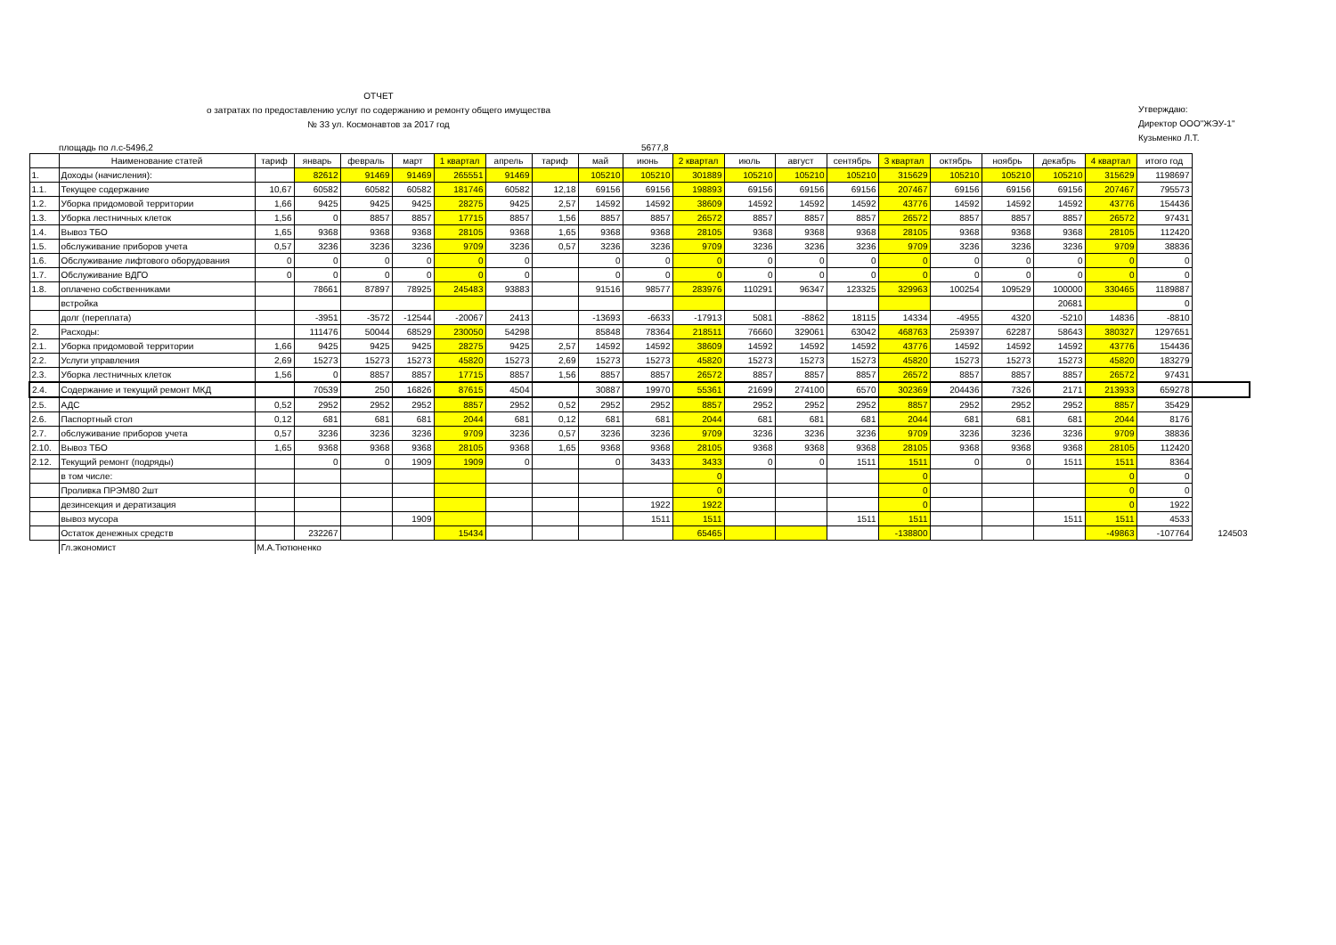ОТЧЕТ
о затратах по предоставлению услуг по содержанию и ремонту общего имущества
№ 33 ул. Космонавтов за 2017 год
Утверждаю:
Директор ООО"ЖЭУ-1"
Кузьменко Л.Т.
площадь по л.с-5496,2 5677,8
| | Наименование статей | тариф | январь | февраль | март | 1 квартал | апрель | тариф | май | июнь | 2 квартал | июль | август | сентябрь | 3 квартал | октябрь | ноябрь | декабрь | 4 квартал | итого год | |
| --- | --- | --- | --- | --- | --- | --- | --- | --- | --- | --- | --- | --- | --- | --- | --- | --- | --- | --- | --- | --- | --- |
| 1. | Доходы (начисления): | | 82612 | 91469 | 91469 | 265551 | 91469 | | 105210 | 105210 | 301889 | 105210 | 105210 | 105210 | 315629 | 105210 | 105210 | 105210 | 315629 | 1198697 | |
| 1.1. | Текущее содержание | 10,67 | 60582 | 60582 | 60582 | 181746 | 60582 | 12,18 | 69156 | 69156 | 198893 | 69156 | 69156 | 69156 | 207467 | 69156 | 69156 | 69156 | 207467 | 795573 | |
| 1.2. | Уборка придомовой территории | 1,66 | 9425 | 9425 | 9425 | 28275 | 9425 | 2,57 | 14592 | 14592 | 38609 | 14592 | 14592 | 14592 | 43776 | 14592 | 14592 | 14592 | 43776 | 154436 | |
| 1.3. | Уборка лестничных клеток | 1,56 | 0 | 8857 | 8857 | 17715 | 8857 | 1,56 | 8857 | 8857 | 26572 | 8857 | 8857 | 8857 | 26572 | 8857 | 8857 | 8857 | 26572 | 97431 | |
| 1.4. | Вывоз ТБО | 1,65 | 9368 | 9368 | 9368 | 28105 | 9368 | 1,65 | 9368 | 9368 | 28105 | 9368 | 9368 | 9368 | 28105 | 9368 | 9368 | 9368 | 28105 | 112420 | |
| 1.5. | обслуживание приборов учета | 0,57 | 3236 | 3236 | 3236 | 9709 | 3236 | 0,57 | 3236 | 3236 | 9709 | 3236 | 3236 | 3236 | 9709 | 3236 | 3236 | 3236 | 9709 | 38836 | |
| 1.6. | Обслуживание лифтового оборудования | 0 | 0 | 0 | 0 | 0 | 0 | | 0 | 0 | 0 | 0 | 0 | 0 | 0 | 0 | 0 | 0 | 0 | 0 | |
| 1.7. | Обслуживание ВДГО | 0 | 0 | 0 | 0 | 0 | 0 | | 0 | 0 | 0 | 0 | 0 | 0 | 0 | 0 | 0 | 0 | 0 | 0 | |
| 1.8. | оплачено собственниками | | 78661 | 87897 | 78925 | 245483 | 93883 | | 91516 | 98577 | 283976 | 110291 | 96347 | 123325 | 329963 | 100254 | 109529 | 100000 | 330465 | 1189887 | |
| | встройка | | | | | | | | | | | | | | | | | 20681 | | 0 | |
| | долг (переплата) | | -3951 | -3572 | -12544 | -20067 | 2413 | | -13693 | -6633 | -17913 | 5081 | -8862 | 18115 | 14334 | -4955 | 4320 | -5210 | 14836 | -8810 | |
| 2. | Расходы: | | 111476 | 50044 | 68529 | 230050 | 54298 | | 85848 | 78364 | 218511 | 76660 | 329061 | 63042 | 468763 | 259397 | 62287 | 58643 | 380327 | 1297651 | |
| 2.1. | Уборка придомовой территории | 1,66 | 9425 | 9425 | 9425 | 28275 | 9425 | 2,57 | 14592 | 14592 | 38609 | 14592 | 14592 | 14592 | 43776 | 14592 | 14592 | 14592 | 43776 | 154436 | |
| 2.2. | Услуги управления | 2,69 | 15273 | 15273 | 15273 | 45820 | 15273 | 2,69 | 15273 | 15273 | 45820 | 15273 | 15273 | 15273 | 45820 | 15273 | 15273 | 15273 | 45820 | 183279 | |
| 2.3. | Уборка лестничных клеток | 1,56 | 0 | 8857 | 8857 | 17715 | 8857 | 1,56 | 8857 | 8857 | 26572 | 8857 | 8857 | 8857 | 26572 | 8857 | 8857 | 8857 | 26572 | 97431 | |
| 2.4. | Содержание и текущий ремонт МКД | | 70539 | 250 | 16826 | 87615 | 4504 | | 30887 | 19970 | 55361 | 21699 | 274100 | 6570 | 302369 | 204436 | 7326 | 2171 | 213933 | 659278 | |
| 2.5. | АДС | 0,52 | 2952 | 2952 | 2952 | 8857 | 2952 | 0,52 | 2952 | 2952 | 8857 | 2952 | 2952 | 2952 | 8857 | 2952 | 2952 | 2952 | 8857 | 35429 | |
| 2.6. | Паспортный стол | 0,12 | 681 | 681 | 681 | 2044 | 681 | 0,12 | 681 | 681 | 2044 | 681 | 681 | 681 | 2044 | 681 | 681 | 681 | 2044 | 8176 | |
| 2.7. | обслуживание приборов учета | 0,57 | 3236 | 3236 | 3236 | 9709 | 3236 | 0,57 | 3236 | 3236 | 9709 | 3236 | 3236 | 3236 | 9709 | 3236 | 3236 | 3236 | 9709 | 38836 | |
| 2.10. | Вывоз ТБО | 1,65 | 9368 | 9368 | 9368 | 28105 | 9368 | 1,65 | 9368 | 9368 | 28105 | 9368 | 9368 | 9368 | 28105 | 9368 | 9368 | 9368 | 28105 | 112420 | |
| 2.12. | Текущий ремонт (подряды) | | 0 | 0 | 1909 | 1909 | 0 | | 0 | 3433 | 3433 | 0 | 0 | 1511 | 1511 | 0 | 0 | 1511 | 1511 | 8364 | |
| | в том числе: | | | | | | | | | | 0 | | | | 0 | | | | 0 | 0 | |
| | Проливка ПРЭМ80 2шт | | | | | | | | | | 0 | | | | 0 | | | | 0 | 0 | |
| | дезинсекция и дератизация | | | | | | | | | 1922 | 1922 | | | | 0 | | | | 0 | 1922 | |
| | вывоз мусора | | | | 1909 | | | | | 1511 | 1511 | | | 1511 | 1511 | | | 1511 | 1511 | 4533 | |
| | Остаток денежных средств | | 232267 | | | 15434 | | | | | 65465 | | | | -138800 | | | | -49863 | -107764 | 124503 |
| | Гл.экономист | М.А.Тютюненко | | | | | | | | | | | | | | | | | | | |